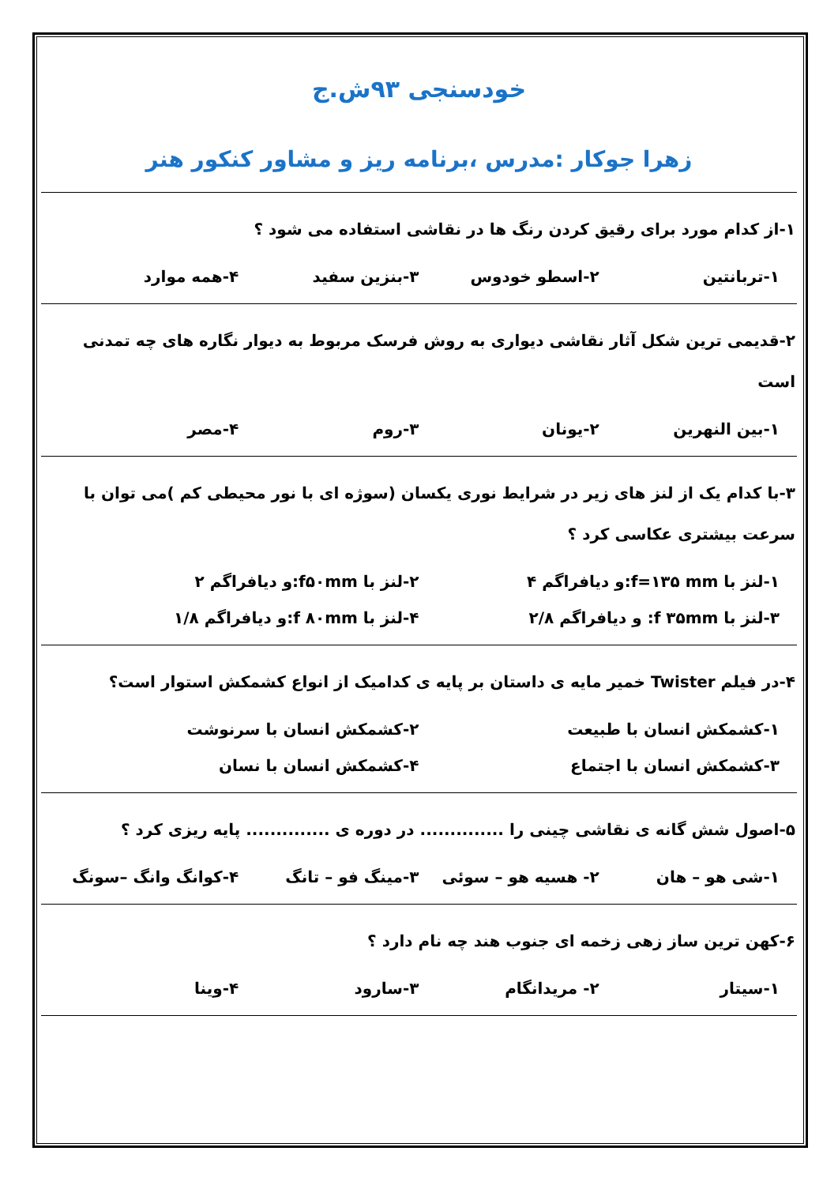خودسنجی ۹۳ش.ج
زهرا جوکار :مدرس ،برنامه ریز و مشاور کنکور هنر
۱-از کدام مورد برای رقیق کردن رنگ ها در نقاشی استفاده می شود ؟
۱-تربانتین ۲-اسطو خودوس ۳-بنزین سفید ۴-همه موارد
۲-قدیمی ترین شکل آثار نقاشی دیواری به روش فرسک مربوط به دیوار نگاره های چه تمدنی است
۱-بین النهرین ۲-یونان ۳-روم ۴-مصر
۳-با کدام یک از لنز های زیر در شرایط نوری یکسان (سوژه ای با نور محیطی کم )می توان با سرعت بیشتری عکاسی کرد ؟
۱-لنز با f=۱۳۵ mm:و دیافراگم ۴ ۲-لنز با f۵۰mm:و دیافراگم ۲
۳-لنز با f ۳۵mm: و دیافراگم ۲/۸ ۴-لنز با f ۸۰mm:و دیافراگم ۱/۸
۴-در فیلم Twister خمیر مایه ی داستان بر پایه ی کدامیک از انواع کشمکش استوار است؟
۱-کشمکش انسان با طبیعت ۲-کشمکش انسان با سرنوشت
۳-کشمکش انسان با اجتماع ۴-کشمکش انسان با نسان
۵-اصول شش گانه ی نقاشی چینی را .............. در دوره ی .............. پایه ریزی کرد ؟
۱-شی هو – هان ۲- هسیه هو – سوئی ۳-مینگ فو – تانگ ۴-کوانگ وانگ –سونگ
۶-کهن ترین ساز زهی زخمه ای جنوب هند چه نام دارد ؟
۱-سیتار ۲- مریدانگام ۳-سارود ۴-وینا